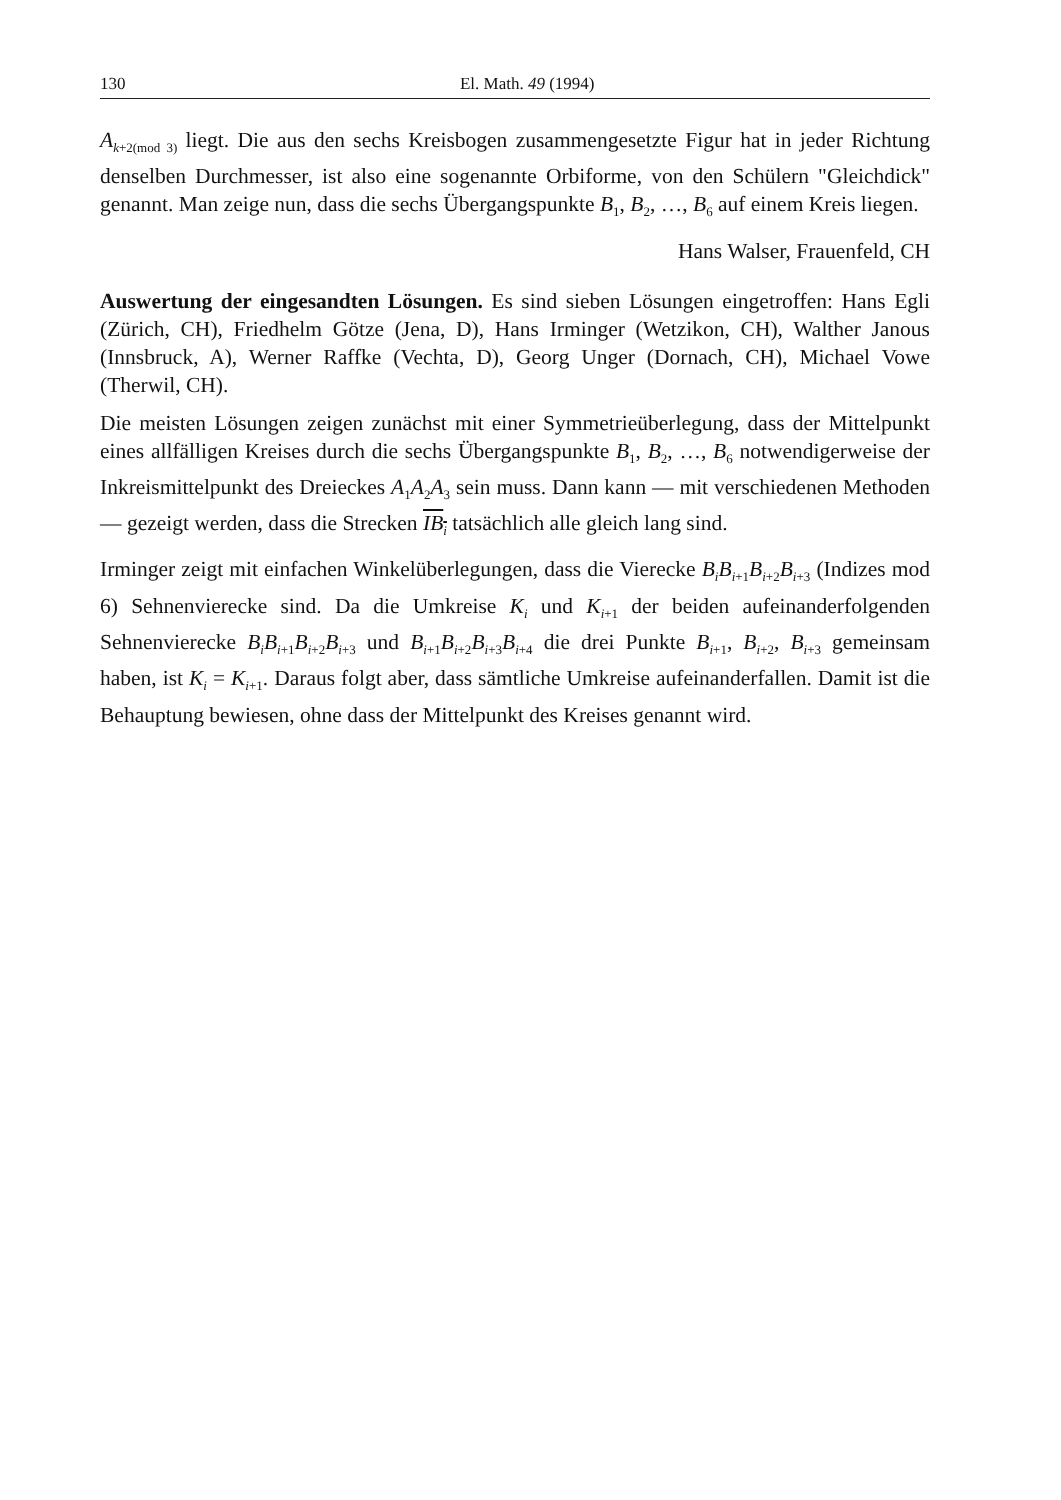130 El. Math. 49 (1994)
A<sub>k+2(mod 3)</sub> liegt. Die aus den sechs Kreisbogen zusammengesetzte Figur hat in jeder Richtung denselben Durchmesser, ist also eine sogenannte Orbiforme, von den Schülern "Gleichdick" genannt. Man zeige nun, dass die sechs Übergangspunkte B<sub>1</sub>, B<sub>2</sub>, …, B<sub>6</sub> auf einem Kreis liegen.
Hans Walser, Frauenfeld, CH
Auswertung der eingesandten Lösungen. Es sind sieben Lösungen eingetroffen: Hans Egli (Zürich, CH), Friedhelm Götze (Jena, D), Hans Irminger (Wetzikon, CH), Walther Janous (Innsbruck, A), Werner Raffke (Vechta, D), Georg Unger (Dornach, CH), Michael Vowe (Therwil, CH).
Die meisten Lösungen zeigen zunächst mit einer Symmetrieüberlegung, dass der Mittelpunkt eines allfälligen Kreises durch die sechs Übergangspunkte B<sub>1</sub>, B<sub>2</sub>, …, B<sub>6</sub> notwendigerweise der Inkreismittelpunkt des Dreieckes A<sub>1</sub>A<sub>2</sub>A<sub>3</sub> sein muss. Dann kann — mit verschiedenen Methoden — gezeigt werden, dass die Strecken IB<sub>i</sub> tatsächlich alle gleich lang sind.
Irminger zeigt mit einfachen Winkelüberlegungen, dass die Vierecke B<sub>i</sub>B<sub>i+1</sub>B<sub>i+2</sub>B<sub>i+3</sub> (Indizes mod 6) Sehnenvierecke sind. Da die Umkreise K<sub>i</sub> und K<sub>i+1</sub> der beiden aufeinanderfolgenden Sehnenvierecke B<sub>i</sub>B<sub>i+1</sub>B<sub>i+2</sub>B<sub>i+3</sub> und B<sub>i+1</sub>B<sub>i+2</sub>B<sub>i+3</sub>B<sub>i+4</sub> die drei Punkte B<sub>i+1</sub>, B<sub>i+2</sub>, B<sub>i+3</sub> gemeinsam haben, ist K<sub>i</sub> = K<sub>i+1</sub>. Daraus folgt aber, dass sämtliche Umkreise aufeinanderfallen. Damit ist die Behauptung bewiesen, ohne dass der Mittelpunkt des Kreises genannt wird.